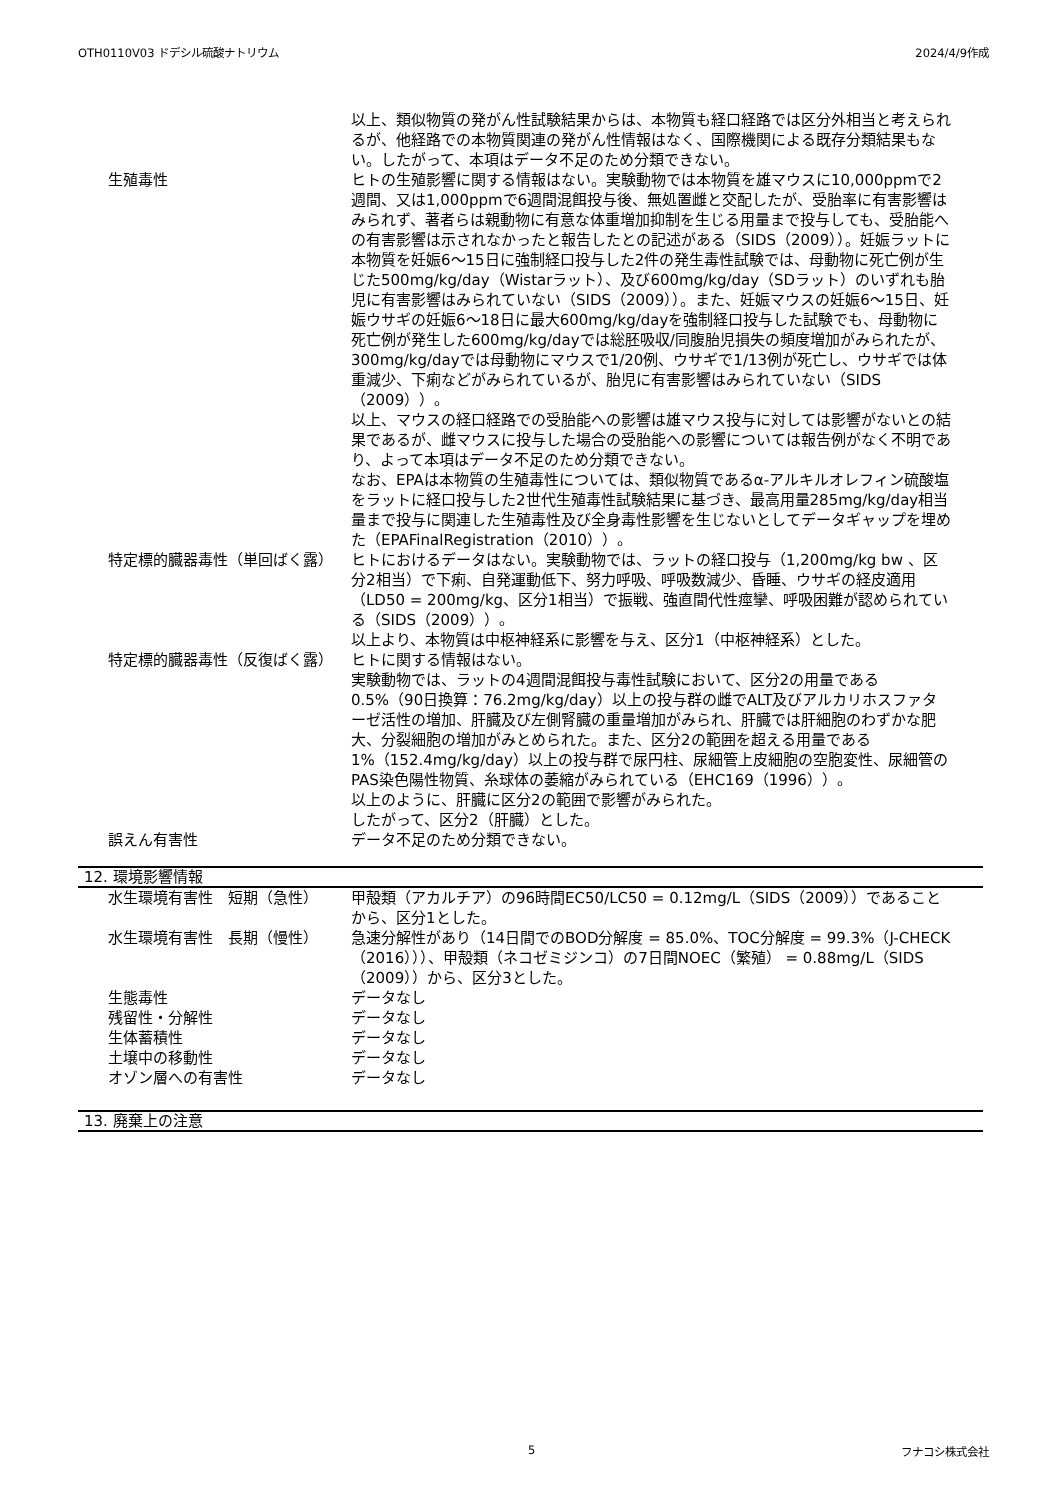OTH0110V03 ドデシル硫酸ナトリウム 2024/4/9作成
以上、類似物質の発がん性試験結果からは、本物質も経口経路では区分外相当と考えられるが、他経路での本物質関連の発がん性情報はなく、国際機関による既存分類結果もない。したがって、本項はデータ不足のため分類できない。
生殖毒性 ヒトの生殖影響に関する情報はない。実験動物では本物質を雄マウスに10,000ppmで2週間、又は1,000ppmで6週間混餌投与後、無処置雌と交配したが、受胎率に有害影響はみられず、著者らは親動物に有意な体重増加抑制を生じる用量まで投与しても、受胎能への有害影響は示されなかったと報告したとの記述がある（SIDS（2009））。妊娠ラットに本物質を妊娠6～15日に強制経口投与した2件の発生毒性試験では、母動物に死亡例が生じた500mg/kg/day（Wistarラット）、及び600mg/kg/day（SDラット）のいずれも胎児に有害影響はみられていない（SIDS（2009））。また、妊娠マウスの妊娠6～15日、妊娠ウサギの妊娠6～18日に最大600mg/kg/dayを強制経口投与した試験でも、母動物に死亡例が発生した600mg/kg/dayでは総胚吸収/同腹胎児損失の頻度増加がみられたが、300mg/kg/dayでは母動物にマウスで1/20例、ウサギで1/13例が死亡し、ウサギでは体重減少、下痢などがみられているが、胎児に有害影響はみられていない（SIDS（2009））。
以上、マウスの経口経路での受胎能への影響は雄マウス投与に対しては影響がないとの結果であるが、雌マウスに投与した場合の受胎能への影響については報告例がなく不明であり、よって本項はデータ不足のため分類できない。
なお、EPAは本物質の生殖毒性については、類似物質であるα-アルキルオレフィン硫酸塩をラットに経口投与した2世代生殖毒性試験結果に基づき、最高用量285mg/kg/day相当量まで投与に関連した生殖毒性及び全身毒性影響を生じないとしてデータギャップを埋めた（EPAFinalRegistration（2010））。
特定標的臓器毒性（単回ばく露） ヒトにおけるデータはない。実験動物では、ラットの経口投与（1,200mg/kg bw 、区分2相当）で下痢、自発運動低下、努力呼吸、呼吸数減少、昏睡、ウサギの経皮適用（LD50 = 200mg/kg、区分1相当）で振戦、強直間代性痙攣、呼吸困難が認められている（SIDS（2009））。
以上より、本物質は中枢神経系に影響を与え、区分1（中枢神経系）とした。
特定標的臓器毒性（反復ばく露） ヒトに関する情報はない。
実験動物では、ラットの4週間混餌投与毒性試験において、区分2の用量である0.5%（90日換算：76.2mg/kg/day）以上の投与群の雌でALT及びアルカリホスファターゼ活性の増加、肝臓及び左側腎臓の重量増加がみられ、肝臓では肝細胞のわずかな肥大、分裂細胞の増加がみとめられた。また、区分2の範囲を超える用量である1%（152.4mg/kg/day）以上の投与群で尿円柱、尿細管上皮細胞の空胞変性、尿細管のPAS染色陽性物質、糸球体の萎縮がみられている（EHC169（1996））。
以上のように、肝臓に区分2の範囲で影響がみられた。
したがって、区分2（肝臓）とした。
誤えん有害性 データ不足のため分類できない。
12. 環境影響情報
水生環境有害性　短期（急性） 甲殻類（アカルチア）の96時間EC50/LC50 = 0.12mg/L（SIDS（2009））であることから、区分1とした。
水生環境有害性　長期（慢性） 急速分解性があり（14日間でのBOD分解度 = 85.0%、TOC分解度 = 99.3%（J-CHECK（2016）））、甲殻類（ネコゼミジンコ）の7日間NOEC（繁殖） = 0.88mg/L（SIDS（2009））から、区分3とした。
生態毒性 データなし
残留性・分解性 データなし
生体蓄積性 データなし
土壌中の移動性 データなし
オゾン層への有害性 データなし
13. 廃棄上の注意
5 フナコシ株式会社